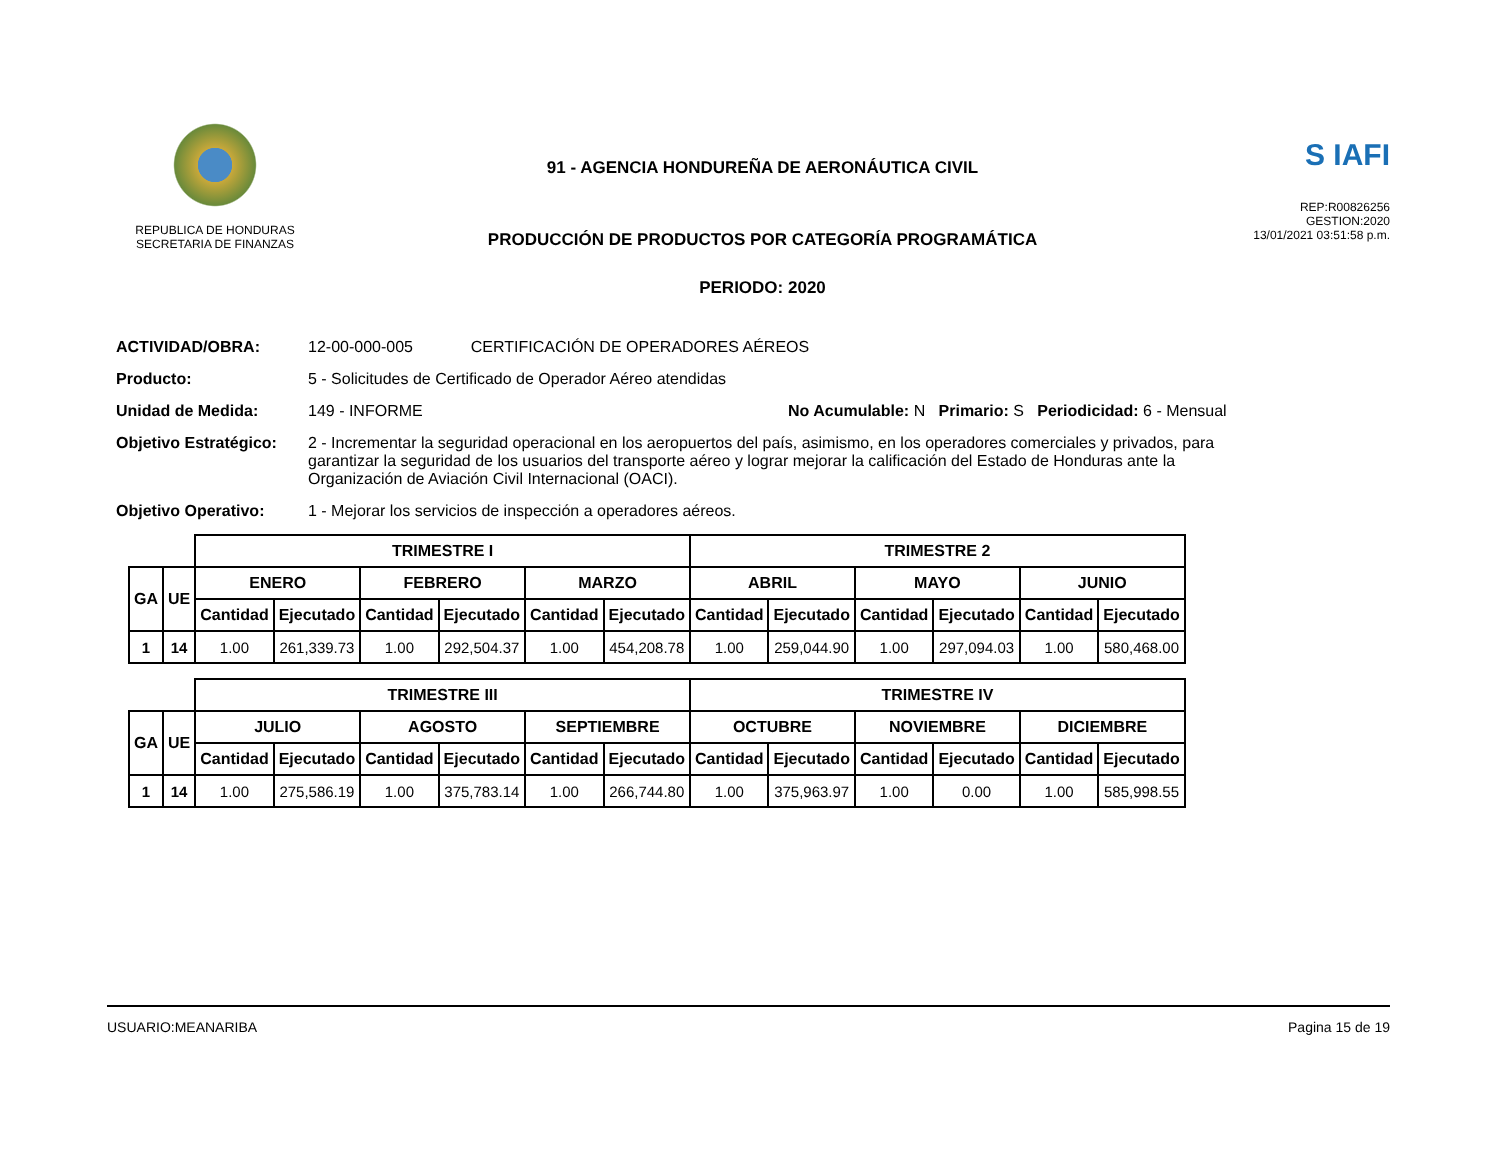REPUBLICA DE HONDURAS
SECRETARIA DE FINANZAS
91 - AGENCIA HONDUREÑA DE AERONÁUTICA CIVIL
PRODUCCIÓN DE PRODUCTOS POR CATEGORÍA PROGRAMÁTICA
PERIODO: 2020
S IAFI
REP:R00826256
GESTION:2020
13/01/2021 03:51:58 p.m.
ACTIVIDAD/OBRA: 12-00-000-005 CERTIFICACIÓN DE OPERADORES AÉREOS
Producto: 5 - Solicitudes de Certificado de Operador Aéreo atendidas
Unidad de Medida: 149 - INFORME No Acumulable: N Primario: S Periodicidad: 6 - Mensual
Objetivo Estratégico: 2 - Incrementar la seguridad operacional en los aeropuertos del país, asimismo, en los operadores comerciales y privados, para garantizar la seguridad de los usuarios del transporte aéreo y lograr mejorar la calificación del Estado de Honduras ante la Organización de Aviación Civil Internacional (OACI).
Objetivo Operativo: 1 - Mejorar los servicios de inspección a operadores aéreos.
| | | TRIMESTRE I | | | | | | TRIMESTRE 2 | | | | | |
| --- | --- | --- | --- | --- | --- | --- | --- | --- | --- | --- | --- | --- | --- |
| GA | UE | ENERO | | FEBRERO | | MARZO | | ABRIL | | MAYO | | JUNIO | |
| | | Cantidad | Ejecutado | Cantidad | Ejecutado | Cantidad | Ejecutado | Cantidad | Ejecutado | Cantidad | Ejecutado | Cantidad | Ejecutado |
| 1 | 14 | 1.00 | 261,339.73 | 1.00 | 292,504.37 | 1.00 | 454,208.78 | 1.00 | 259,044.90 | 1.00 | 297,094.03 | 1.00 | 580,468.00 |
| | | TRIMESTRE III | | | | | | TRIMESTRE IV | | | | | |
| --- | --- | --- | --- | --- | --- | --- | --- | --- | --- | --- | --- | --- | --- |
| GA | UE | JULIO | | AGOSTO | | SEPTIEMBRE | | OCTUBRE | | NOVIEMBRE | | DICIEMBRE | |
| | | Cantidad | Ejecutado | Cantidad | Ejecutado | Cantidad | Ejecutado | Cantidad | Ejecutado | Cantidad | Ejecutado | Cantidad | Ejecutado |
| 1 | 14 | 1.00 | 275,586.19 | 1.00 | 375,783.14 | 1.00 | 266,744.80 | 1.00 | 375,963.97 | 1.00 | 0.00 | 1.00 | 585,998.55 |
USUARIO:MEANARIBA Pagina 15 de 19